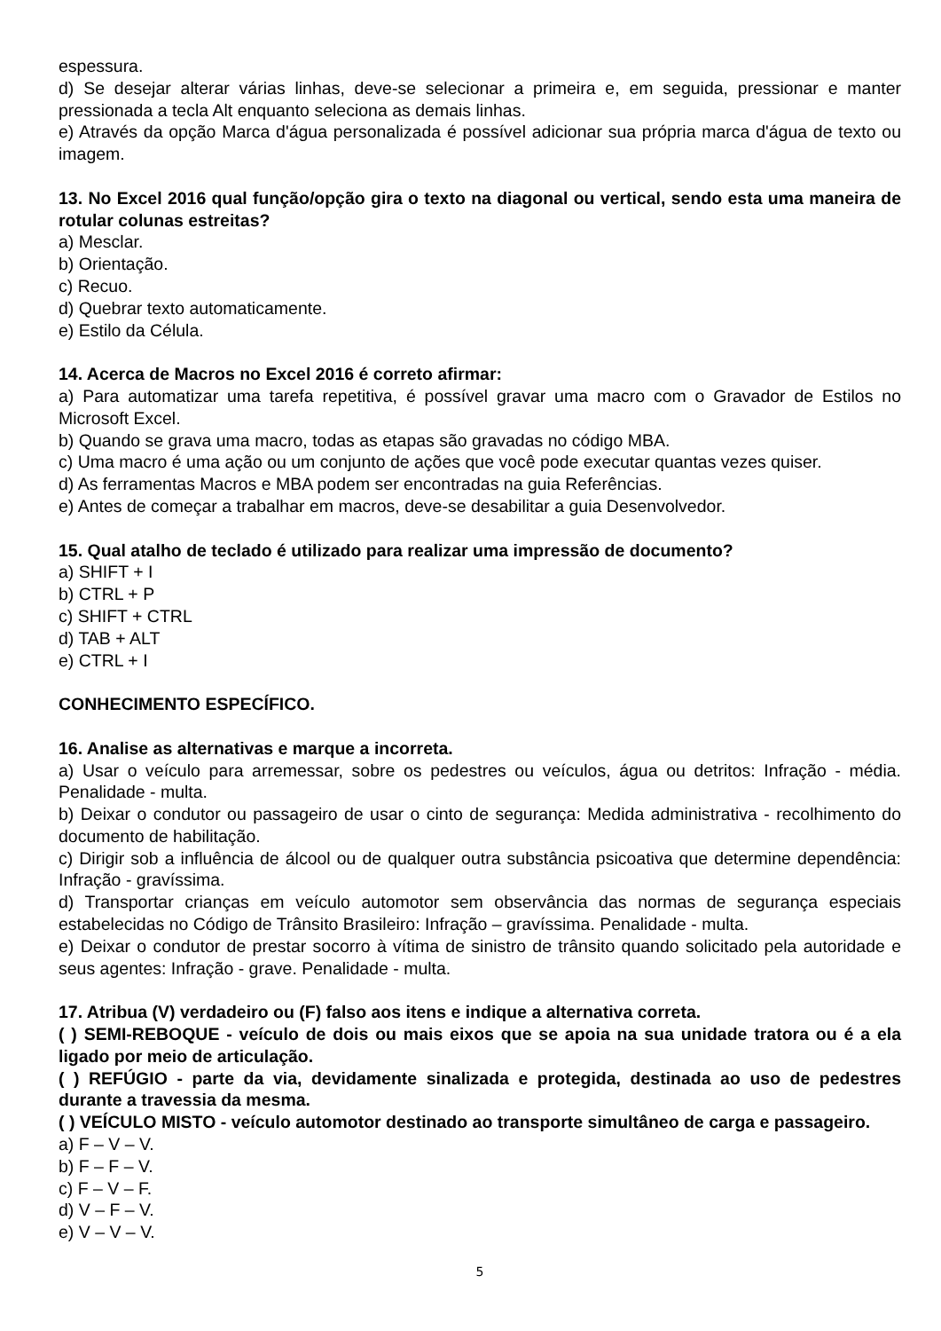espessura.
d) Se desejar alterar várias linhas, deve-se selecionar a primeira e, em seguida, pressionar e manter pressionada a tecla Alt enquanto seleciona as demais linhas.
e) Através da opção Marca d'água personalizada é possível adicionar sua própria marca d'água de texto ou imagem.
13. No Excel 2016 qual função/opção gira o texto na diagonal ou vertical, sendo esta uma maneira de rotular colunas estreitas?
a) Mesclar.
b) Orientação.
c) Recuo.
d) Quebrar texto automaticamente.
e) Estilo da Célula.
14. Acerca de Macros no Excel 2016 é correto afirmar:
a) Para automatizar uma tarefa repetitiva, é possível gravar uma macro com o Gravador de Estilos no Microsoft Excel.
b) Quando se grava uma macro, todas as etapas são gravadas no código MBA.
c) Uma macro é uma ação ou um conjunto de ações que você pode executar quantas vezes quiser.
d) As ferramentas Macros e MBA podem ser encontradas na guia Referências.
e) Antes de começar a trabalhar em macros, deve-se desabilitar a guia Desenvolvedor.
15. Qual atalho de teclado é utilizado para realizar uma impressão de documento?
a) SHIFT + I
b) CTRL + P
c) SHIFT + CTRL
d) TAB + ALT
e) CTRL + I
CONHECIMENTO ESPECÍFICO.
16. Analise as alternativas e marque a incorreta.
a) Usar o veículo para arremessar, sobre os pedestres ou veículos, água ou detritos: Infração - média. Penalidade - multa.
b) Deixar o condutor ou passageiro de usar o cinto de segurança: Medida administrativa - recolhimento do documento de habilitação.
c) Dirigir sob a influência de álcool ou de qualquer outra substância psicoativa que determine dependência: Infração - gravíssima.
d) Transportar crianças em veículo automotor sem observância das normas de segurança especiais estabelecidas no Código de Trânsito Brasileiro: Infração – gravíssima. Penalidade - multa.
e) Deixar o condutor de prestar socorro à vítima de sinistro de trânsito quando solicitado pela autoridade e seus agentes: Infração - grave. Penalidade - multa.
17. Atribua (V) verdadeiro ou (F) falso aos itens e indique a alternativa correta.
( ) SEMI-REBOQUE - veículo de dois ou mais eixos que se apoia na sua unidade tratora ou é a ela ligado por meio de articulação.
( ) REFÚGIO - parte da via, devidamente sinalizada e protegida, destinada ao uso de pedestres durante a travessia da mesma.
( ) VEÍCULO MISTO - veículo automotor destinado ao transporte simultâneo de carga e passageiro.
a) F – V – V.
b) F – F – V.
c) F – V – F.
d) V – F – V.
e) V – V – V.
5